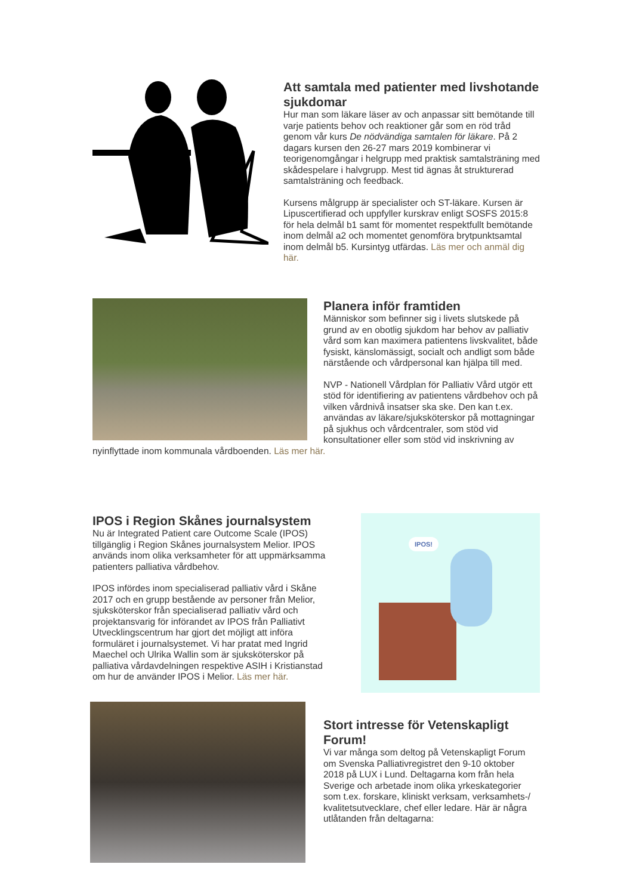Att samtala med patienter med livshotande sjukdomar
Hur man som läkare läser av och anpassar sitt bemötande till varje patients behov och reaktioner går som en röd tråd genom vår kurs De nödvändiga samtalen för läkare. På 2 dagars kursen den 26-27 mars 2019 kombinerar vi teorigenomgångar i helgrupp med praktisk samtalsträning med skådespelare i halvgrupp. Mest tid ägnas åt strukturerad samtalsträning och feedback.
Kursens målgrupp är specialister och ST-läkare. Kursen är Lipuscertifierad och uppfyller kurskrav enligt SOSFS 2015:8 för hela delmål b1 samt för momentet respektfullt bemötande inom delmål a2 och momentet genomföra brytpunktsamtal inom delmål b5. Kursintyg utfärdas. Läs mer och anmäl dig här.
Planera inför framtiden
Människor som befinner sig i livets slutskede på grund av en obotlig sjukdom har behov av palliativ vård som kan maximera patientens livskvalitet, både fysiskt, känslomässigt, socialt och andligt som både närstående och vårdpersonal kan hjälpa till med.
NVP - Nationell Vårdplan för Palliativ Vård utgör ett stöd för identifiering av patientens vårdbehov och på vilken vårdnivå insatser ska ske. Den kan t.ex. användas av läkare/sjuksköterskor på mottagningar på sjukhus och vårdcentraler, som stöd vid konsultationer eller som stöd vid inskrivning av nyinflyttade inom kommunala vårdboenden. Läs mer här.
IPOS!
IPOS i Region Skånes journalsystem
Nu är Integrated Patient care Outcome Scale (IPOS) tillgänglig i Region Skånes journalsystem Melior. IPOS används inom olika verksamheter för att uppmärksamma patienters palliativa vårdbehov.
IPOS infördes inom specialiserad palliativ vård i Skåne 2017 och en grupp bestående av personer från Melior, sjuksköterskor från specialiserad palliativ vård och projektansvarig för införandet av IPOS från Palliativt Utvecklingscentrum har gjort det möjligt att införa formuläret i journalsystemet. Vi har pratat med Ingrid Maechel och Ulrika Wallin som är sjuksköterskor på palliativa vårdavdelningen respektive ASIH i Kristianstad om hur de använder IPOS i Melior. Läs mer här.
Stort intresse för Vetenskapligt Forum!
Vi var många som deltog på Vetenskapligt Forum om Svenska Palliativregistret den 9-10 oktober 2018 på LUX i Lund. Deltagarna kom från hela Sverige och arbetade inom olika yrkeskategorier som t.ex. forskare, kliniskt verksam, verksamhets-/ kvalitetsutvecklare, chef eller ledare. Här är några utlåtanden från deltagarna: